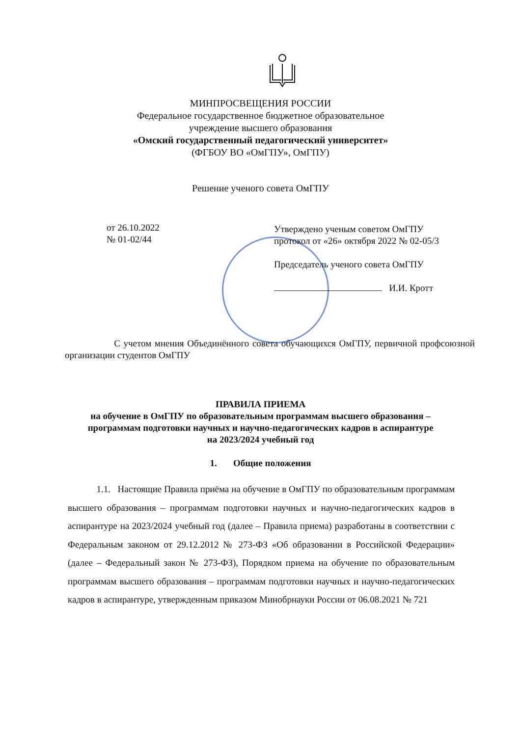МИНПРОСВЕЩЕНИЯ РОССИИ
Федеральное государственное бюджетное образовательное
учреждение высшего образования
«Омский государственный педагогический университет»
(ФГБОУ ВО «ОмГПУ», ОмГПУ)
Решение ученого совета ОмГПУ
от 26.10.2022
№ 01-02/44
Утверждено ученым советом ОмГПУ
протокол от «26» октября 2022 № 02-05/3
Председатель ученого совета ОмГПУ
И.И. Кротт
С учетом мнения Объединённого совета обучающихся ОмГПУ, первичной профсоюзной организации студентов ОмГПУ
ПРАВИЛА ПРИЕМА
на обучение в ОмГПУ по образовательным программам высшего образования –
программам подготовки научных и научно-педагогических кадров в аспирантуре
на 2023/2024 учебный год
1. Общие положения
1.1. Настоящие Правила приёма на обучение в ОмГПУ по образовательным программам высшего образования – программам подготовки научных и научно-педагогических кадров в аспирантуре на 2023/2024 учебный год (далее – Правила приема) разработаны в соответствии с Федеральным законом от 29.12.2012 № 273-ФЗ «Об образовании в Российской Федерации» (далее – Федеральный закон № 273-ФЗ), Порядком приема на обучение по образовательным программам высшего образования – программам подготовки научных и научно-педагогических кадров в аспирантуре, утвержденным приказом Минобрнауки России от 06.08.2021 № 721